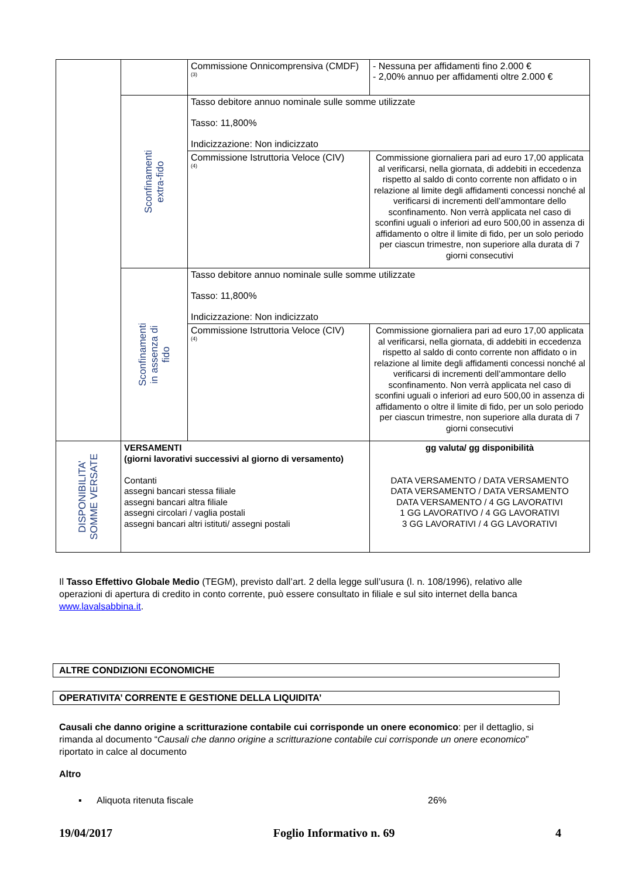| | | Commissione Onnicomprensiva (CMDF) <sup>(3)</sup> | - Nessuna per affidamenti fino 2.000 € - 2,00% annuo per affidamenti oltre 2.000 € |
| | Sconfinamenti extra-fido | Tasso debitore annuo nominale sulle somme utilizzate Tasso: 11,800% Indicizzazione: Non indicizzato | |
| | | Commissione Istruttoria Veloce (CIV) <sup>(4)</sup> | Commissione giornaliera pari ad euro 17,00 applicata al verificarsi, nella giornata, di addebiti in eccedenza rispetto al saldo di conto corrente non affidato o in relazione al limite degli affidamenti concessi nonché al verificarsi di incrementi dell’ammontare dello sconfinamento. Non verrà applicata nel caso di sconfini uguali o inferiori ad euro 500,00 in assenza di affidamento o oltre il limite di fido, per un solo periodo per ciascun trimestre, non superiore alla durata di 7 giorni consecutivi |
| | Sconfinamenti in assenza di fido | Tasso debitore annuo nominale sulle somme utilizzate Tasso: 11,800% Indicizzazione: Non indicizzato | |
| | | Commissione Istruttoria Veloce (CIV) <sup>(4)</sup> | Commissione giornaliera pari ad euro 17,00 applicata al verificarsi, nella giornata, di addebiti in eccedenza rispetto al saldo di conto corrente non affidato o in relazione al limite degli affidamenti concessi nonché al verificarsi di incrementi dell’ammontare dello sconfinamento. Non verrà applicata nel caso di sconfini uguali o inferiori ad euro 500,00 in assenza di affidamento o oltre il limite di fido, per un solo periodo per ciascun trimestre, non superiore alla durata di 7 giorni consecutivi |
| DISPONIBILITA’ SOMME VERSATE | VERSAMENTI (giorni lavorativi successivi al giorno di versamento) Contanti assegni bancari stessa filiale assegni bancari altra filiale assegni circolari / vaglia postali assegni bancari altri istituti/ assegni postali | | gg valuta/ gg disponibilità DATA VERSAMENTO / DATA VERSAMENTO DATA VERSAMENTO / DATA VERSAMENTO DATA VERSAMENTO / 4 GG LAVORATIVI 1 GG LAVORATIVO / 4 GG LAVORATIVI 3 GG LAVORATIVI / 4 GG LAVORATIVI |
Il Tasso Effettivo Globale Medio (TEGM), previsto dall’art. 2 della legge sull’usura (l. n. 108/1996), relativo alle operazioni di apertura di credito in conto corrente, può essere consultato in filiale e sul sito internet della banca www.lavalsabbina.it.
ALTRE CONDIZIONI ECONOMICHE
OPERATIVITA’ CORRENTE E GESTIONE DELLA LIQUIDITA’
Causali che danno origine a scritturazione contabile cui corrisponde un onere economico: per il dettaglio, si rimanda al documento “Causali che danno origine a scritturazione contabile cui corrisponde un onere economico” riportato in calce al documento
Altro
▪ Aliquota ritenuta fiscale 26%
19/04/2017 Foglio Informativo n. 69 4